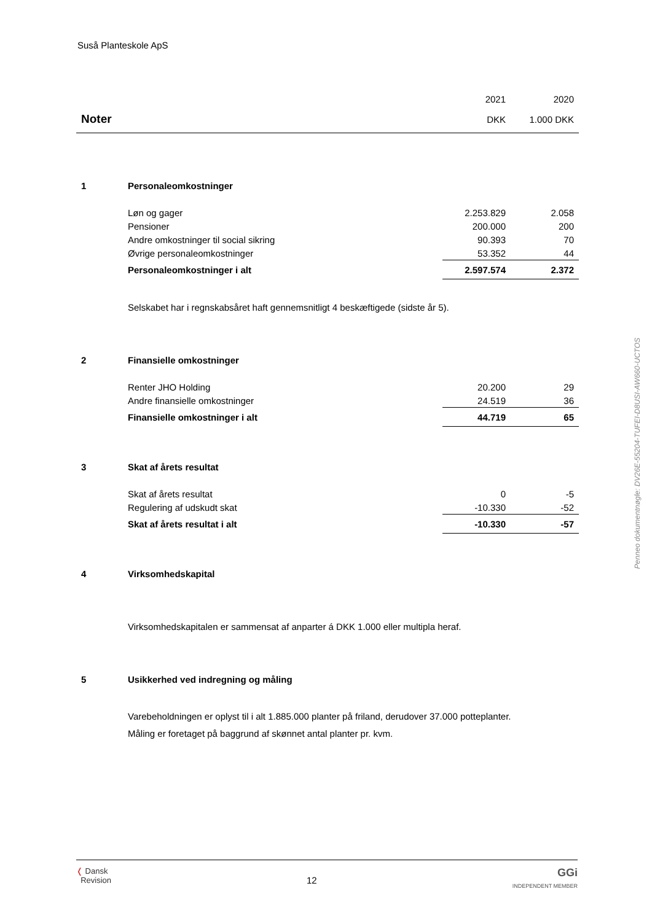Suså Planteskole ApS
Penneo dokumentnøgle: DV26E-55204-TUFEI-D8USI-AW660-UCTOS
| | | 2021 | 2020 |
| Noter | | DKK | 1.000 DKK |
| 1 | Personaleomkostninger | | |
| | Løn og gager | 2.253.829 | 2.058 |
| | Pensioner | 200.000 | 200 |
| | Andre omkostninger til social sikring | 90.393 | 70 |
| | Øvrige personaleomkostninger | 53.352 | 44 |
| | Personaleomkostninger i alt | 2.597.574 | 2.372 |
| | Selskabet har i regnskabsåret haft gennemsnitligt 4 beskæftigede (sidste år 5). | | |
| 2 | Finansielle omkostninger | | |
| | Renter JHO Holding | 20.200 | 29 |
| | Andre finansielle omkostninger | 24.519 | 36 |
| | Finansielle omkostninger i alt | 44.719 | 65 |
| 3 | Skat af årets resultat | | |
| | Skat af årets resultat | 0 | -5 |
| | Regulering af udskudt skat | -10.330 | -52 |
| | Skat af årets resultat i alt | -10.330 | -57 |
| 4 | Virksomhedskapital | | |
| | Virksomhedskapitalen er sammensat af anparter á DKK 1.000 eller multipla heraf. | | |
| 5 | Usikkerhed ved indregning og måling | | |
| | Varebeholdningen er oplyst til i alt 1.885.000 planter på friland, derudover 37.000 potteplanter. Måling er foretaget på baggrund af skønnet antal planter pr. kvm. | | |
❬ Dansk
Revision
12
GGi
INDEPENDENT MEMBER